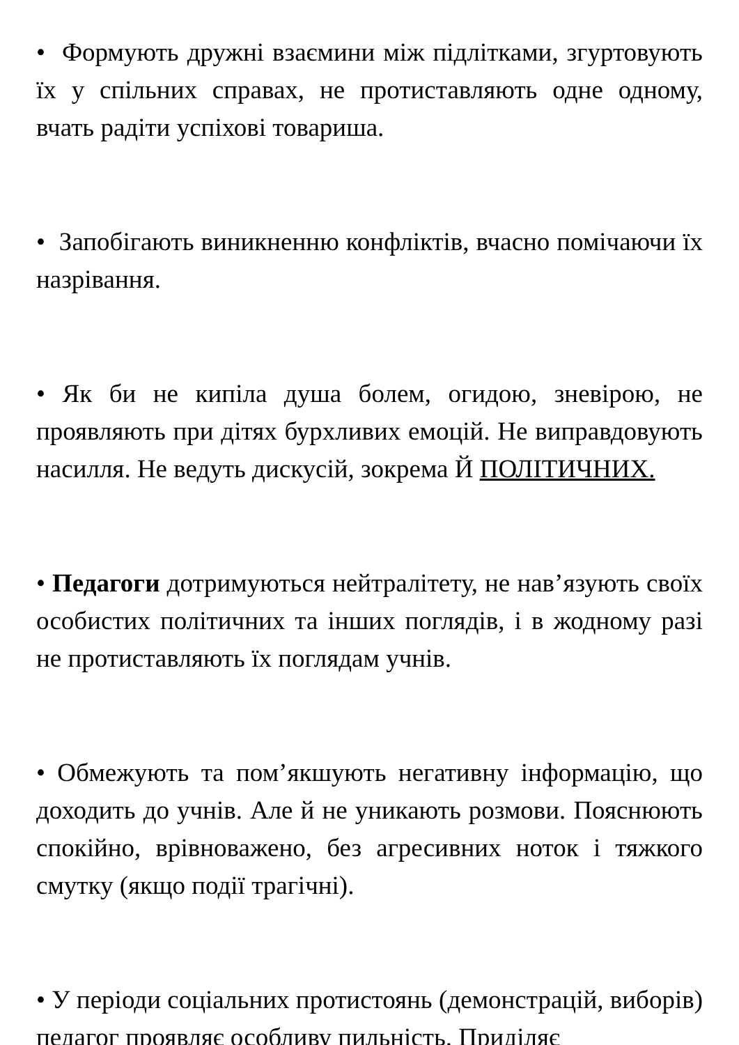• Формують дружні взаємини між підлітками, згуртовують їх у спільних справах, не протиставляють одне одному, вчать радіти успіхові товариша.
• Запобігають виникненню конфліктів, вчасно помічаючи їх назрівання.
• Як би не кипіла душа болем, огидою, зневірою, не проявляють при дітях бурхливих емоцій. Не виправдовують насилля. Не ведуть дискусій, зокрема Й ПОЛІТИЧНИХ.
• Педагоги дотримуються нейтралітету, не нав’язують своїх особистих політичних та інших поглядів, і в жодному разі не протиставляють їх поглядам учнів.
• Обмежують та пом’якшують негативну інформацію, що доходить до учнів. Але й не уникають розмови. Пояснюють спокійно, врівноважено, без агресивних ноток і тяжкого смутку (якщо події трагічні).
• У періоди соціальних протистоянь (демонстрацій, виборів) педагог проявляє особливу пильність. Приділяє